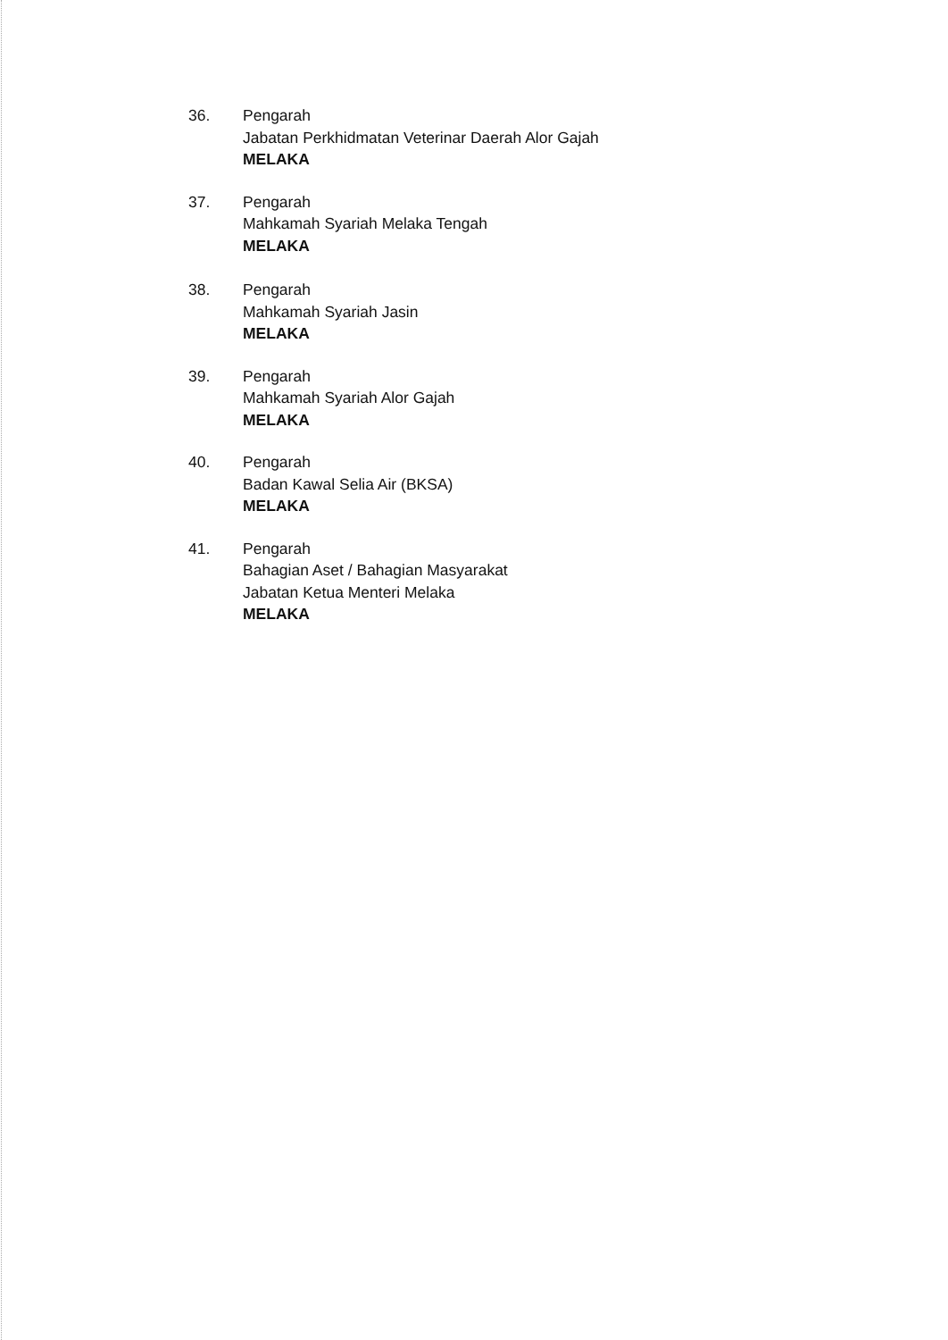36. Pengarah
Jabatan Perkhidmatan Veterinar Daerah Alor Gajah
MELAKA
37. Pengarah
Mahkamah Syariah Melaka Tengah
MELAKA
38. Pengarah
Mahkamah Syariah Jasin
MELAKA
39. Pengarah
Mahkamah Syariah Alor Gajah
MELAKA
40. Pengarah
Badan Kawal Selia Air (BKSA)
MELAKA
41. Pengarah
Bahagian Aset / Bahagian Masyarakat
Jabatan Ketua Menteri Melaka
MELAKA